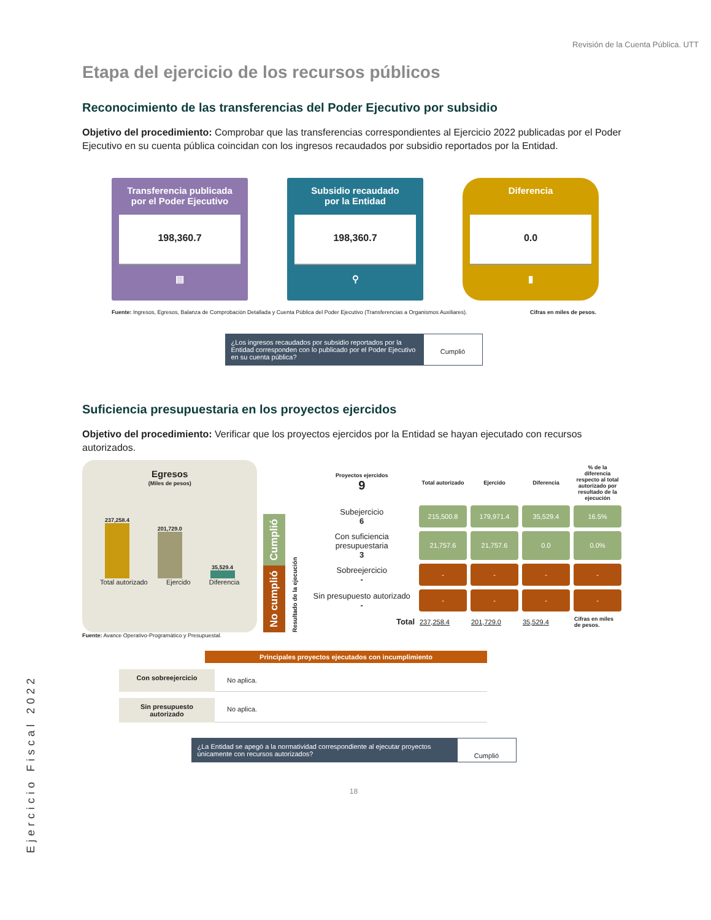Revisión de la Cuenta Pública. UTT
Etapa del ejercicio de los recursos públicos
Reconocimiento de las transferencias del Poder Ejecutivo por subsidio
Objetivo del procedimiento: Comprobar que las transferencias correspondientes al Ejercicio 2022 publicadas por el Poder Ejecutivo en su cuenta pública coincidan con los ingresos recaudados por subsidio reportados por la Entidad.
Transferencia publicada
por el Poder Ejecutivo
198,360.7
▤
Subsidio recaudado
por la Entidad
198,360.7
⚲
Diferencia
0.0
▮
Fuente: Ingresos, Egresos, Balanza de Comprobación Detallada y Cuenta Pública del Poder Ejecutivo (Transferencias a Organismos Auxiliares). Cifras en miles de pesos.
¿Los ingresos recaudados por subsidio reportados por la Entidad corresponden con lo publicado por el Poder Ejecutivo en su cuenta pública?
Cumplió
Suficiencia presupuestaria en los proyectos ejercidos
Objetivo del procedimiento: Verificar que los proyectos ejercidos por la Entidad se hayan ejecutado con recursos autorizados.
Egresos
(Miles de pesos)
237,258.4
201,729.0
35,529.4
Total autorizado Ejercido Diferencia
No cumplió Cumplió
Resultado de la ejecución
| Proyectos ejercidos 9 | Total autorizado | Ejercido | Diferencia | % de la diferencia respecto al total autorizado por resultado de la ejecución |
| --- | --- | --- | --- | --- |
| Subejercicio 6 | 215,500.8 | 179,971.4 | 35,529.4 | 16.5% |
| Con suficiencia presupuestaria 3 | 21,757.6 | 21,757.6 | 0.0 | 0.0% |
| Sobreejercicio - | - | - | - | - |
| Sin presupuesto autorizado - | - | - | - | - |
| Total | 237,258.4 | 201,729.0 | 35,529.4 | Cifras en miles de pesos. |
Fuente: Avance Operativo-Programático y Presupuestal.
Principales proyectos ejecutados con incumplimiento
Con sobreejercicio No aplica.
Sin presupuesto autorizado No aplica.
¿La Entidad se apegó a la normatividad correspondiente al ejecutar proyectos únicamente con recursos autorizados?
Cumplió
18
Ejercicio Fiscal 2022